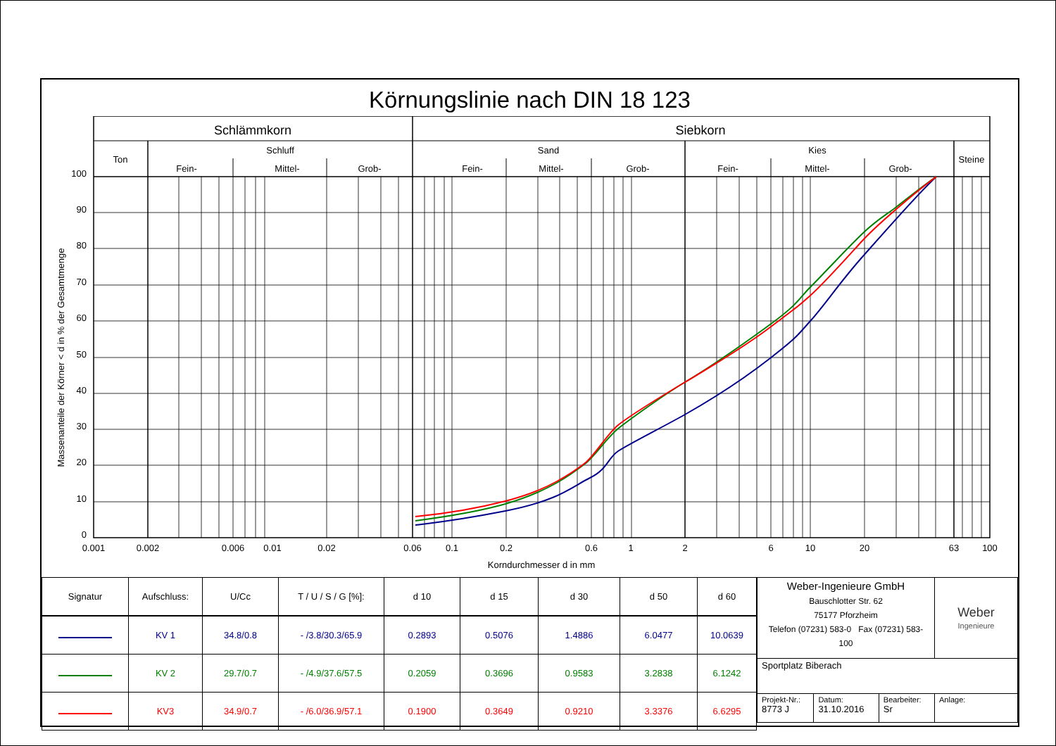Körnungslinie nach DIN 18 123
Schlämmkorn
Siebkorn
Ton
Schluff
Fein-
Mittel-
Grob-
Sand
Fein-
Mittel-
Grob-
Kies
Fein-
Mittel-
Grob-
Steine
100
90
80
70
60
50
40
30
20
10
0
Massenanteile der Körner < d in % der Gesamtmenge
0.001
0.002
0.006
0.01
0.02
0.06
0.1
0.2
0.6
1
2
6
10
20
63
100
Korndurchmesser d in mm
| Signatur | Aufschluss: | U/Cc | T / U / S / G [%]: | d 10 | d 15 | d 30 | d 50 | d 60 |
| --- | --- | --- | --- | --- | --- | --- | --- | --- |
| | KV 1 | 34.8/0.8 | - /3.8/30.3/65.9 | 0.2893 | 0.5076 | 1.4886 | 6.0477 | 10.0639 |
| | KV 2 | 29.7/0.7 | - /4.9/37.6/57.5 | 0.2059 | 0.3696 | 0.9583 | 3.2838 | 6.1242 |
| | KV3 | 34.9/0.7 | - /6.0/36.9/57.1 | 0.1900 | 0.3649 | 0.9210 | 3.3376 | 6.6295 |
| Weber-Ingenieure GmbH Bauschlotter Str. 62 75177 Pforzheim Telefon (07231) 583-0 Fax (07231) 583-100 | | | Weber Ingenieure |
| Sportplatz Biberach | | | |
| Projekt-Nr.: 8773 J | Datum: 31.10.2016 | Bearbeiter: Sr | Anlage: |